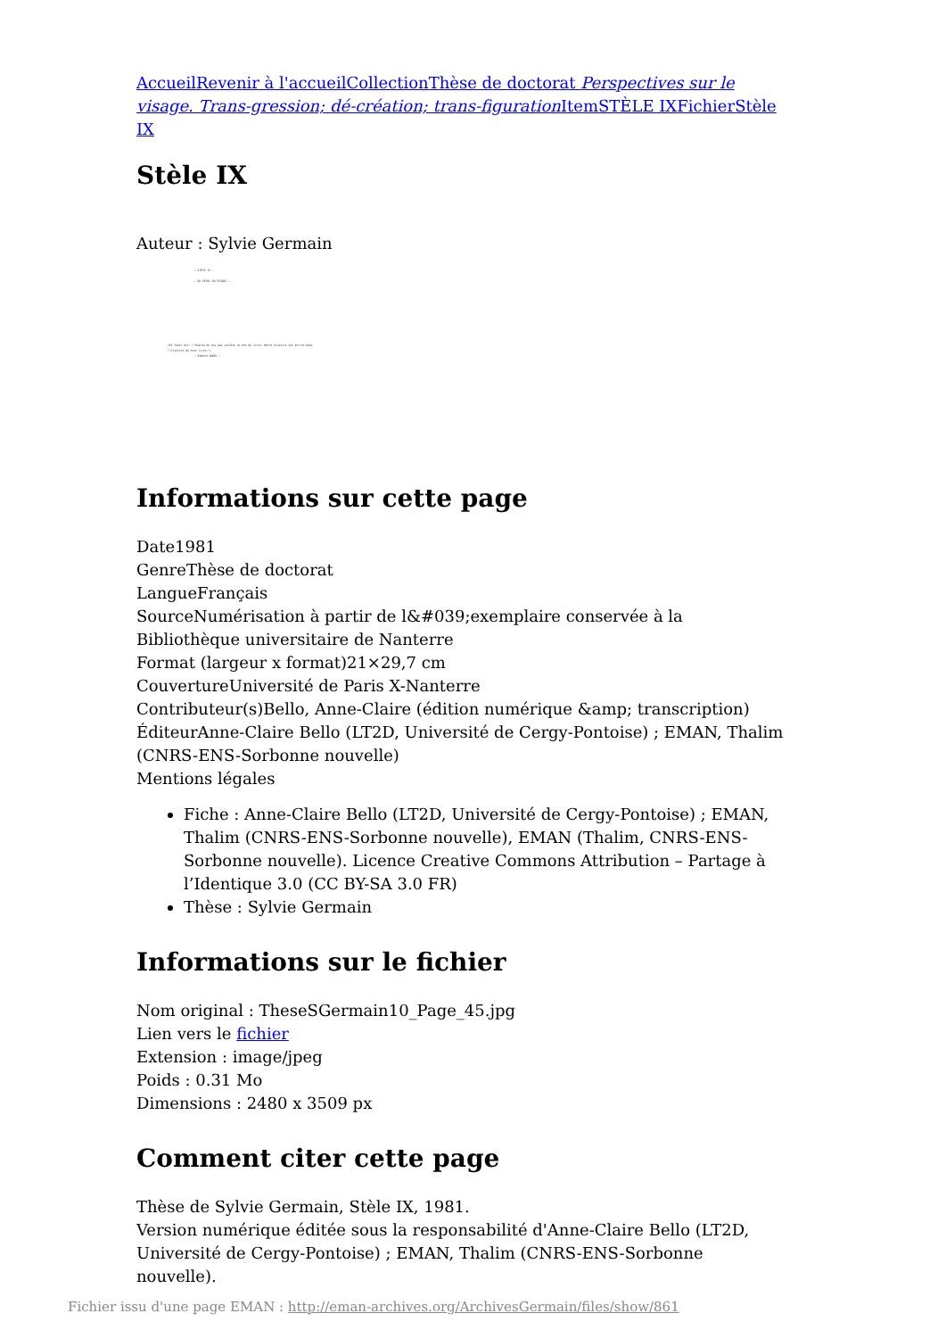Accueil Revenir à l'accueil Collection Thèse de doctorat Perspectives sur le visage. Trans-gression; dé-création; trans-figuration Item STÈLE IX Fichier Stèle IX
Stèle IX
Auteur : Sylvie Germain
– STÈLE IX –
– AU SEUIL DU VISAGE –
«Et Yukel dit: «"Chacun de nos pas soulève un mot du livre. Notre histoire est écrite dans l'histoire de tout livre."»
— Edmond JABÈS —
Informations sur cette page
Date1981
GenreThèse de doctorat
LangueFrançais
SourceNumérisation à partir de l&#039;exemplaire conservée à la Bibliothèque universitaire de Nanterre
Format (largeur x format)21×29,7 cm
CouvertureUniversité de Paris X-Nanterre
Contributeur(s)Bello, Anne-Claire (édition numérique &amp; transcription)
ÉditeurAnne-Claire Bello (LT2D, Université de Cergy-Pontoise) ; EMAN, Thalim (CNRS-ENS-Sorbonne nouvelle)
Mentions légales
Fiche : Anne-Claire Bello (LT2D, Université de Cergy-Pontoise) ; EMAN, Thalim (CNRS-ENS-Sorbonne nouvelle), EMAN (Thalim, CNRS-ENS-Sorbonne nouvelle). Licence Creative Commons Attribution – Partage à l’Identique 3.0 (CC BY-SA 3.0 FR)
Thèse : Sylvie Germain
Informations sur le fichier
Nom original : TheseSGermain10_Page_45.jpg
Lien vers le fichier
Extension : image/jpeg
Poids : 0.31 Mo
Dimensions : 2480 x 3509 px
Comment citer cette page
Thèse de Sylvie Germain, Stèle IX, 1981.
Version numérique éditée sous la responsabilité d'Anne-Claire Bello (LT2D, Université de Cergy-Pontoise) ; EMAN, Thalim (CNRS-ENS-Sorbonne nouvelle).
Fichier issu d'une page EMAN : http://eman-archives.org/ArchivesGermain/files/show/861